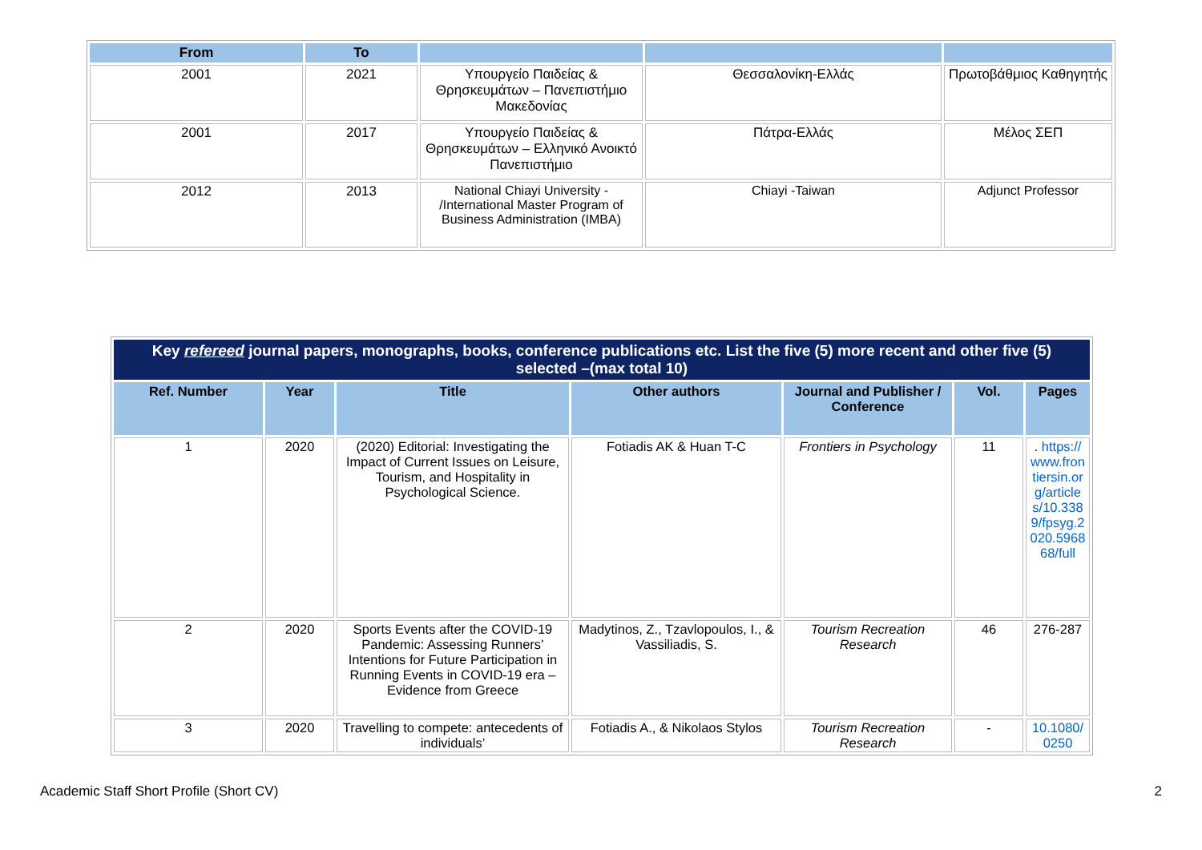| From | To | | | |
| --- | --- | --- | --- | --- |
| 2001 | 2021 | Υπουργείο Παιδείας & Θρησκευμάτων – Πανεπιστήμιο Μακεδονίας | Θεσσαλονίκη-Ελλάς | Πρωτοβάθμιος Καθηγητής |
| 2001 | 2017 | Υπουργείο Παιδείας & Θρησκευμάτων – Ελληνικό Ανοικτό Πανεπιστήμιο | Πάτρα-Ελλάς | Μέλος ΣΕΠ |
| 2012 | 2013 | National Chiayi University - /International Master Program of Business Administration (IMBA) | Chiayi -Taiwan | Adjunct Professor |
| Key refereed journal papers, monographs, books, conference publications etc. List the five (5) more recent and other five (5) selected –(max total 10) | | | | | | |
| Ref. Number | Year | Title | Other authors | Journal and Publisher / Conference | Vol. | Pages |
| 1 | 2020 | (2020) Editorial: Investigating the Impact of Current Issues on Leisure, Tourism, and Hospitality in Psychological Science. | Fotiadis AK & Huan T-C | Frontiers in Psychology | 11 | . https://www.frontiersin.org/articles/10.3389/fpsyg.2020.596868/full |
| 2 | 2020 | Sports Events after the COVID-19 Pandemic: Assessing Runners’ Intentions for Future Participation in Running Events in COVID-19 era – Evidence from Greece | Madytinos, Z., Tzavlopoulos, I., & Vassiliadis, S. | Tourism Recreation Research | 46 | 276-287 |
| 3 | 2020 | Travelling to compete: antecedents of individuals’ | Fotiadis A., & Nikolaos Stylos | Tourism Recreation Research | - | 10.1080/0250 |
Academic Staff Short Profile (Short CV) 2